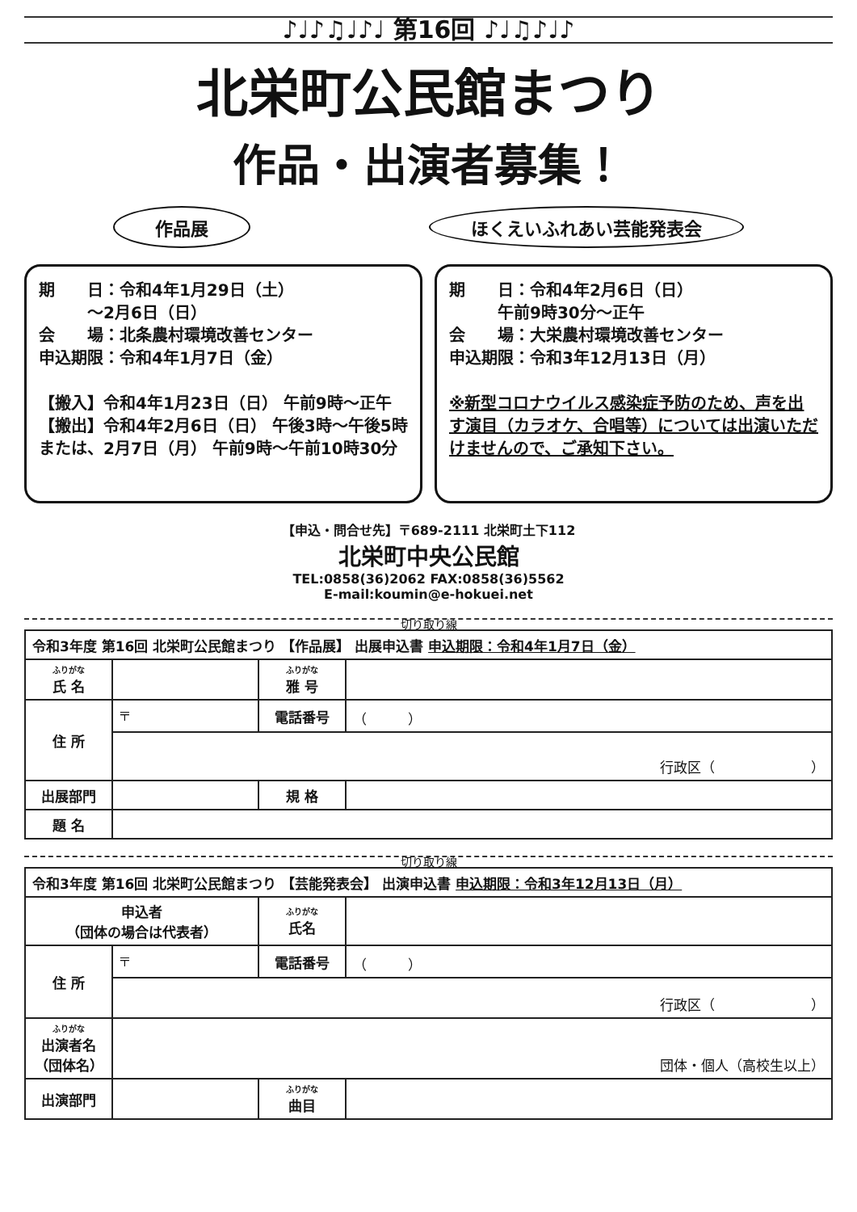♪♩♪♫♩♪♩ 第16回 ♪♩♫♪♩♪
北栄町公民館まつり
作品・出演者募集！
作品展 ほくえいふれあい芸能発表会
期　　日：令和4年1月29日（土）
　　　～2月6日（日）
会　　場：北条農村環境改善センター
申込期限：令和4年1月7日（金）
【搬入】令和4年1月23日（日） 午前9時～正午
【搬出】令和4年2月6日（日） 午後3時～午後5時
または、2月7日（月） 午前9時～午前10時30分
期　　日：令和4年2月6日（日）
　　　午前9時30分～正午
会　　場：大栄農村環境改善センター
申込期限：令和3年12月13日（月）
※新型コロナウイルス感染症予防のため、声を出す演目（カラオケ、合唱等）については出演いただけませんので、ご承知下さい。
【申込・問合せ先】〒689-2111 北栄町土下112
北栄町中央公民館
TEL:0858(36)2062 FAX:0858(36)5562
E-mail:koumin@e-hokuei.net
切り取り線
| 令和3年度 第16回 北栄町公民館まつり 【作品展】 出展申込書 申込期限：令和4年1月7日（金） | | | |
| ふりがな 氏 名 | | ふりがな 雅 号 | |
| 住 所 | 〒 | 電話番号 | （ ） |
| | 行政区（ ） | | |
| 出展部門 | | 規 格 | |
| 題 名 | | | |
切り取り線
| 令和3年度 第16回 北栄町公民館まつり 【芸能発表会】 出演申込書 申込期限：令和3年12月13日（月） | | | |
| 申込者 （団体の場合は代表者） | | ふりがな 氏名 | |
| 住 所 | 〒 | 電話番号 | （ ） |
| | 行政区（ ） | | |
| ふりがな 出演者名 （団体名） | 団体・個人（高校生以上） | | |
| 出演部門 | | ふりがな 曲目 | |